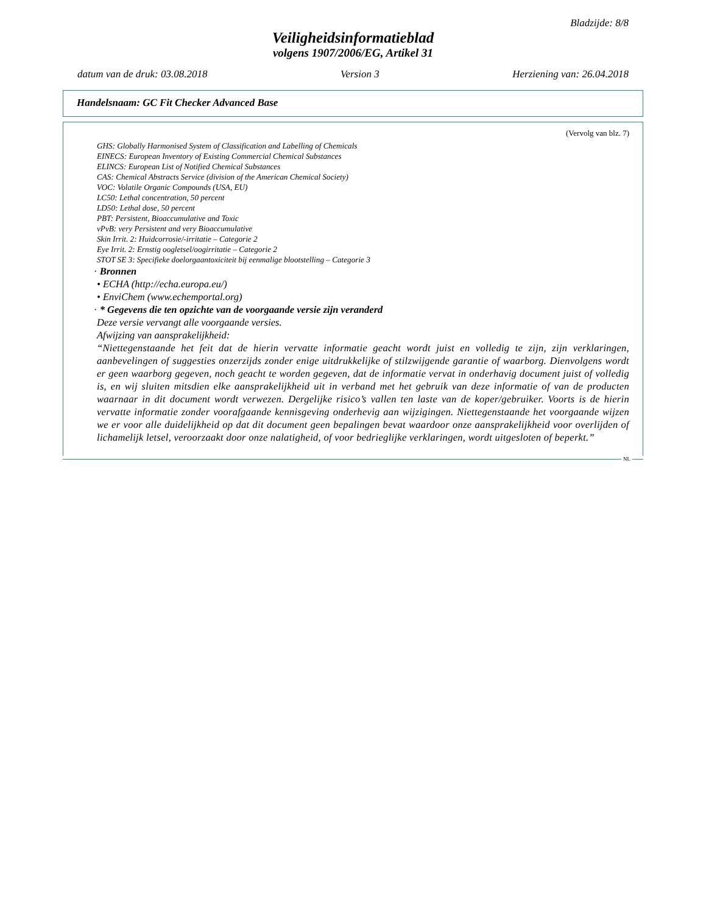Bladzijde: 8/8
Veiligheidsinformatieblad
volgens 1907/2006/EG, Artikel 31
datum van de druk: 03.08.2018 Version 3 Herziening van: 26.04.2018
Handelsnaam: GC Fit Checker Advanced Base
(Vervolg van blz. 7)
GHS: Globally Harmonised System of Classification and Labelling of Chemicals
EINECS: European Inventory of Existing Commercial Chemical Substances
ELINCS: European List of Notified Chemical Substances
CAS: Chemical Abstracts Service (division of the American Chemical Society)
VOC: Volatile Organic Compounds (USA, EU)
LC50: Lethal concentration, 50 percent
LD50: Lethal dose, 50 percent
PBT: Persistent, Bioaccumulative and Toxic
vPvB: very Persistent and very Bioaccumulative
Skin Irrit. 2: Huidcorrosie/-irritatie – Categorie 2
Eye Irrit. 2: Ernstig oogletsel/oogirritatie – Categorie 2
STOT SE 3: Specifieke doelorgaantoxiciteit bij eenmalige blootstelling – Categorie 3
· Bronnen
• ECHA (http://echa.europa.eu/)
• EnviChem (www.echemportal.org)
· * Gegevens die ten opzichte van de voorgaande versie zijn veranderd
Deze versie vervangt alle voorgaande versies.
Afwijzing van aansprakelijkheid:
“Niettegenstaande het feit dat de hierin vervatte informatie geacht wordt juist en volledig te zijn, zijn verklaringen, aanbevelingen of suggesties onzerzijds zonder enige uitdrukkelijke of stilzwijgende garantie of waarborg. Dienvolgens wordt er geen waarborg gegeven, noch geacht te worden gegeven, dat de informatie vervat in onderhavig document juist of volledig is, en wij sluiten mitsdien elke aansprakelijkheid uit in verband met het gebruik van deze informatie of van de producten waarnaar in dit document wordt verwezen. Dergelijke risico’s vallen ten laste van de koper/gebruiker. Voorts is de hierin vervatte informatie zonder voorafgaande kennisgeving onderhevig aan wijzigingen. Niettegenstaande het voorgaande wijzen we er voor alle duidelijkheid op dat dit document geen bepalingen bevat waardoor onze aansprakelijkheid voor overlijden of lichamelijk letsel, veroorzaakt door onze nalatigheid, of voor bedrieglijke verklaringen, wordt uitgesloten of beperkt.”
NL